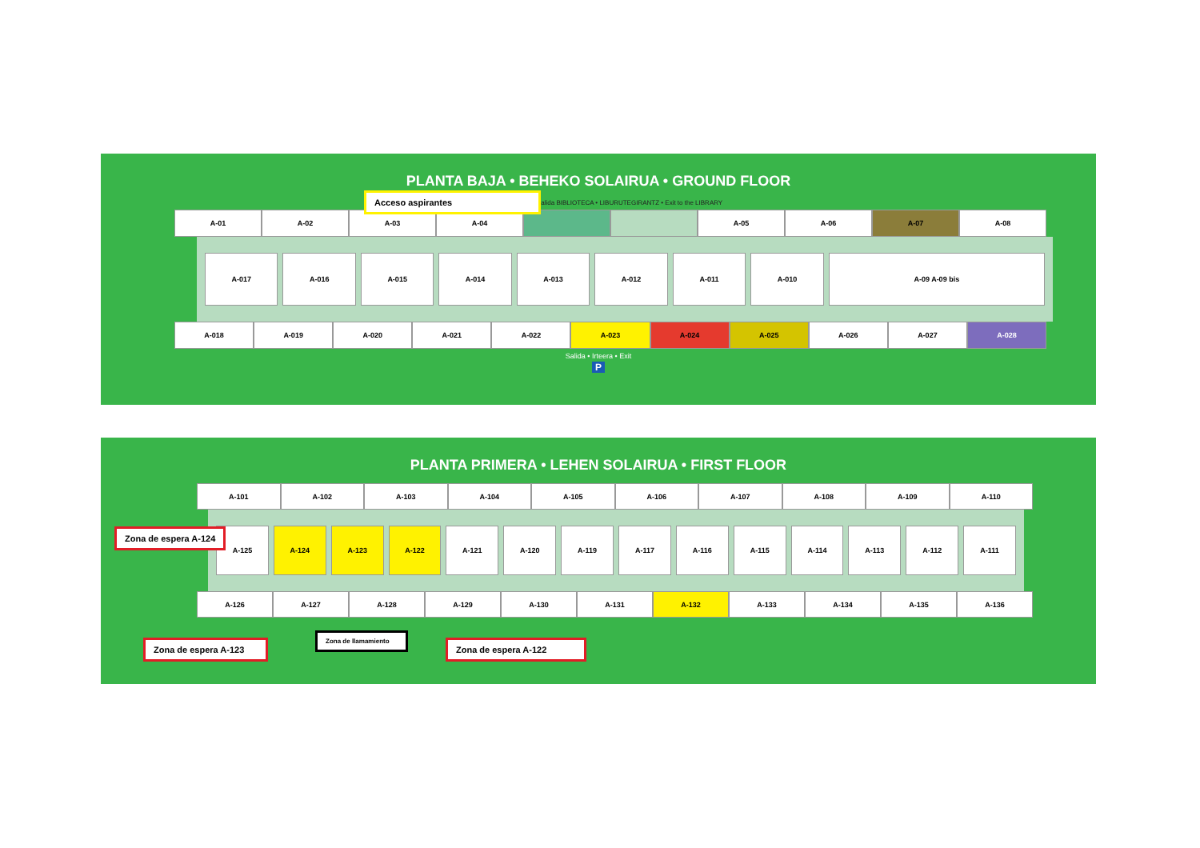PLANTA BAJA • BEHEKO SOLAIRUA • GROUND FLOOR
Salida BIBLIOTECA • LIBURUTEGIRANTZ • Exit to the LIBRARY
A-01 A-02 A-03 A-04 A-05 A-06 A-07 A-08
A-017 A-016 A-015 A-014 A-013 A-012 A-011 A-010 A-09 A-09 bis
A-018 A-019 A-020 A-021 A-022 A-023 A-024 A-025 A-026 A-027 A-028
Salida • Irteera • Exit
P
Acceso aspirantes
PLANTA PRIMERA • LEHEN SOLAIRUA • FIRST FLOOR
A-101 A-102 A-103 A-104 A-105 A-106 A-107 A-108 A-109 A-110
A-125 A-124 A-123 A-122 A-121 A-120 A-119 A-117 A-116 A-115 A-114 A-113 A-112 A-111
A-126 A-127 A-128 A-129 A-130 A-131 A-132 A-133 A-134 A-135 A-136
Zona de espera A-124
Zona de espera A-123
Zona de llamamiento
Zona de espera A-122